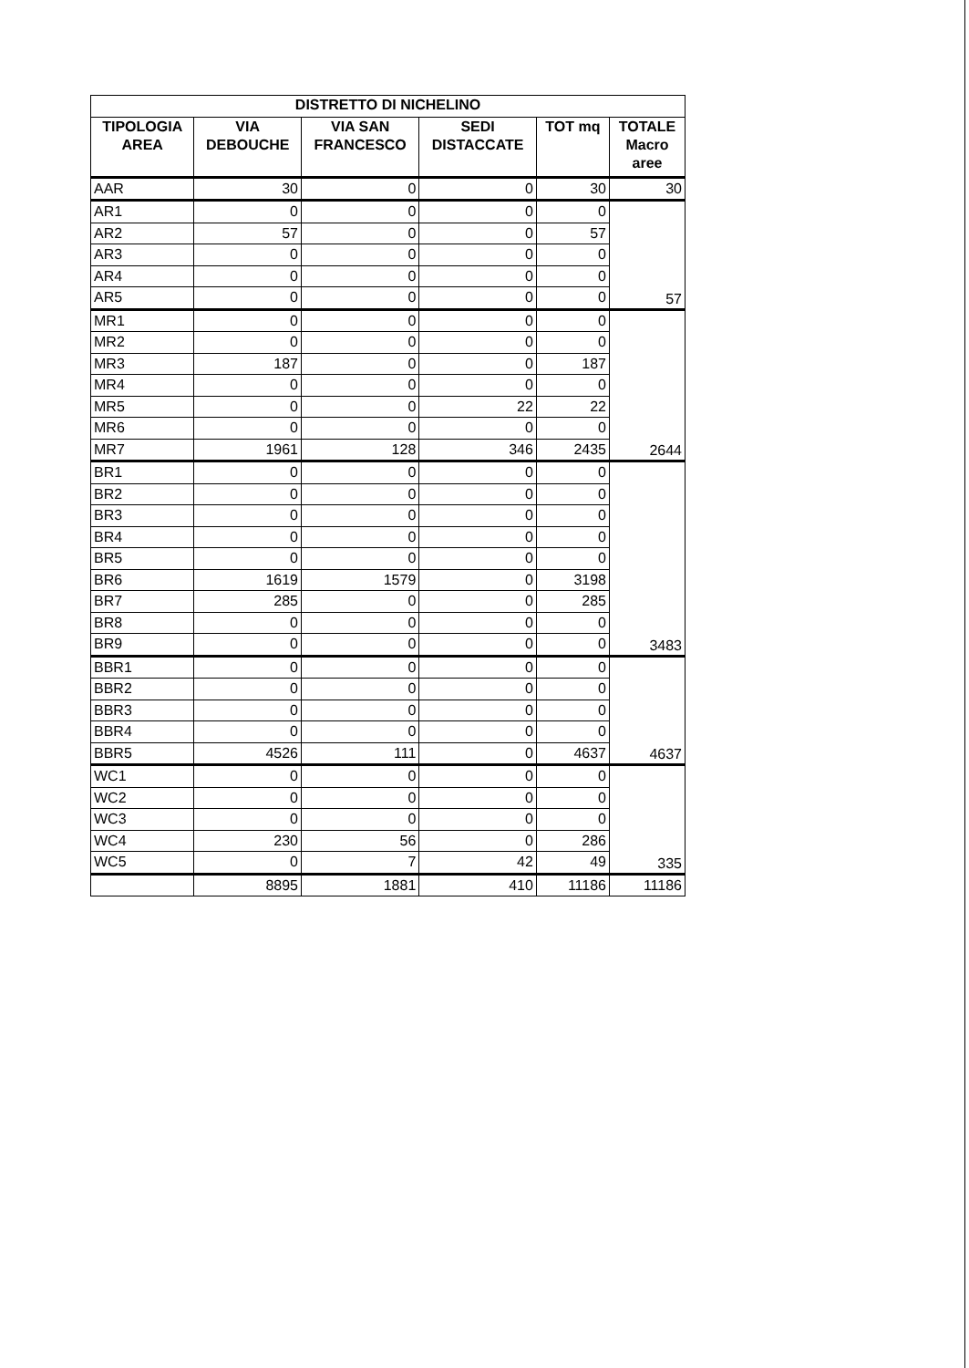| DISTRETTO DI NICHELINO | | | | | |
| --- | --- | --- | --- | --- | --- |
| TIPOLOGIA AREA | VIA DEBOUCHE | VIA SAN FRANCESCO | SEDI DISTACCATE | TOT mq | TOTALE Macro aree |
| AAR | 30 | 0 | 0 | 30 | 30 |
| AR1 | 0 | 0 | 0 | 0 | 57 |
| AR2 | 57 | 0 | 0 | 57 | |
| AR3 | 0 | 0 | 0 | 0 | |
| AR4 | 0 | 0 | 0 | 0 | |
| AR5 | 0 | 0 | 0 | 0 | |
| MR1 | 0 | 0 | 0 | 0 | 2644 |
| MR2 | 0 | 0 | 0 | 0 | |
| MR3 | 187 | 0 | 0 | 187 | |
| MR4 | 0 | 0 | 0 | 0 | |
| MR5 | 0 | 0 | 22 | 22 | |
| MR6 | 0 | 0 | 0 | 0 | |
| MR7 | 1961 | 128 | 346 | 2435 | |
| BR1 | 0 | 0 | 0 | 0 | 3483 |
| BR2 | 0 | 0 | 0 | 0 | |
| BR3 | 0 | 0 | 0 | 0 | |
| BR4 | 0 | 0 | 0 | 0 | |
| BR5 | 0 | 0 | 0 | 0 | |
| BR6 | 1619 | 1579 | 0 | 3198 | |
| BR7 | 285 | 0 | 0 | 285 | |
| BR8 | 0 | 0 | 0 | 0 | |
| BR9 | 0 | 0 | 0 | 0 | |
| BBR1 | 0 | 0 | 0 | 0 | 4637 |
| BBR2 | 0 | 0 | 0 | 0 | |
| BBR3 | 0 | 0 | 0 | 0 | |
| BBR4 | 0 | 0 | 0 | 0 | |
| BBR5 | 4526 | 111 | 0 | 4637 | |
| WC1 | 0 | 0 | 0 | 0 | 335 |
| WC2 | 0 | 0 | 0 | 0 | |
| WC3 | 0 | 0 | 0 | 0 | |
| WC4 | 230 | 56 | 0 | 286 | |
| WC5 | 0 | 7 | 42 | 49 | |
| | 8895 | 1881 | 410 | 11186 | 11186 |